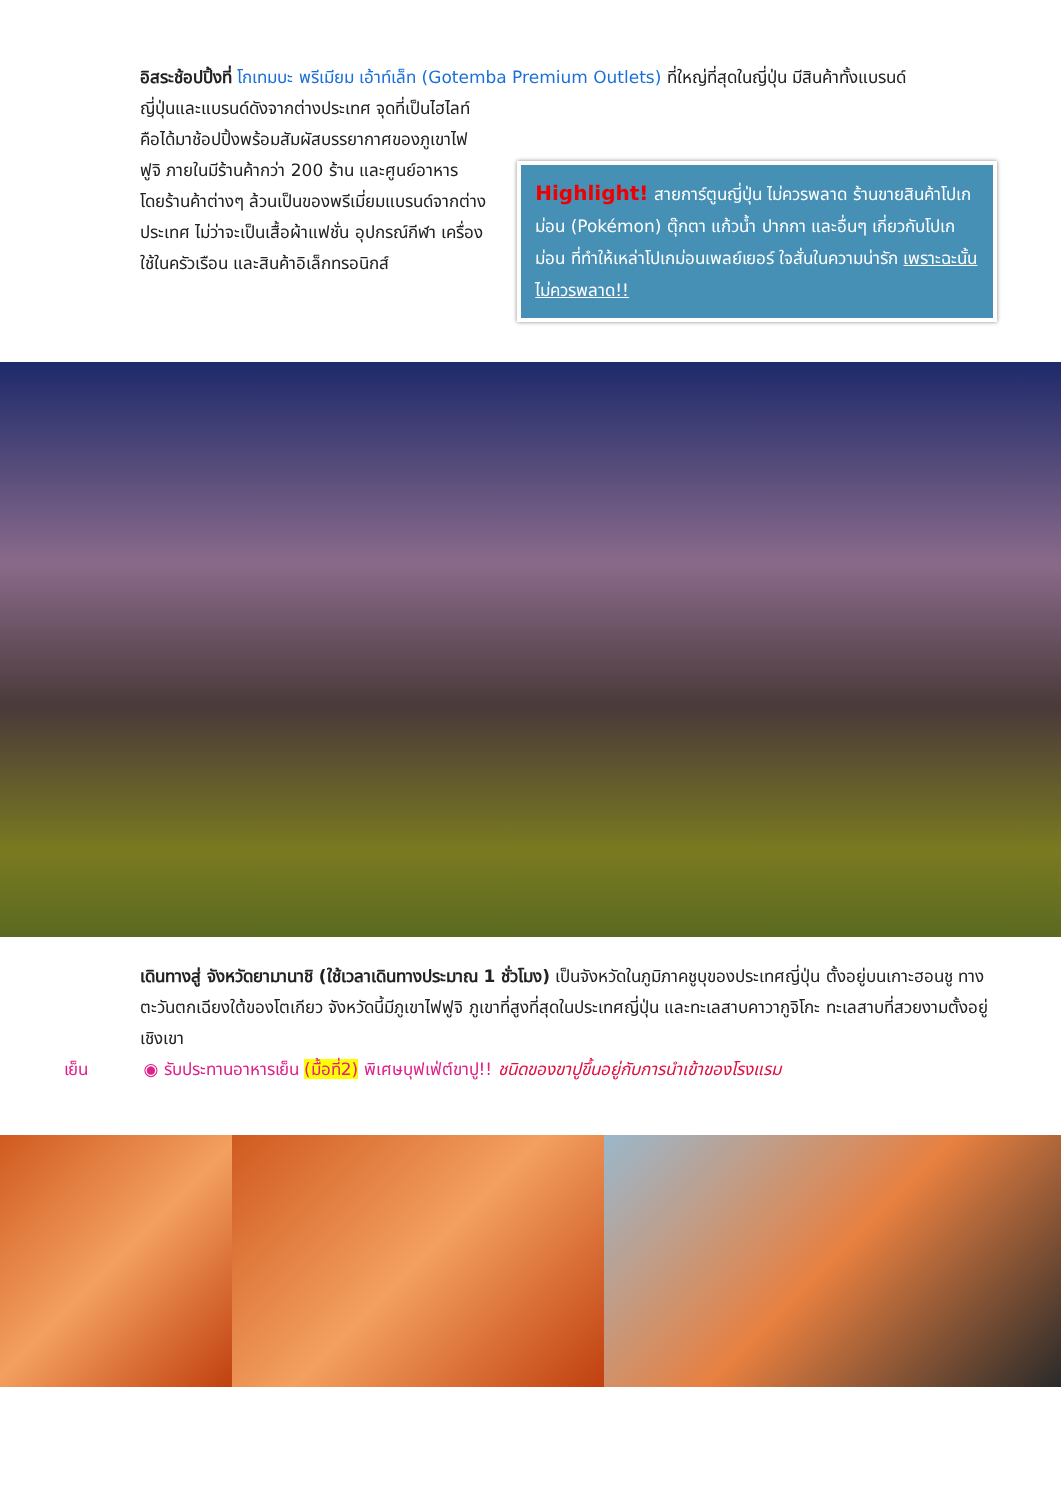อิสระช้อปปิ้งที่ โกเทมบะ พรีเมียม เอ้าท์เล็ท (Gotemba Premium Outlets) ที่ใหญ่ที่สุดในญี่ปุ่น มีสินค้าทั้งแบรนด์
ญี่ปุ่นและแบรนด์ดังจากต่างประเทศ จุดที่เป็นไฮไลท์คือได้มาช้อปปิ้งพร้อมสัมผัสบรรยากาศของภูเขาไฟฟูจิ ภายในมีร้านค้ากว่า 200 ร้าน และศูนย์อาหาร โดยร้านค้าต่างๆ ล้วนเป็นของพรีเมี่ยมแบรนด์จากต่างประเทศ ไม่ว่าจะเป็นเสื้อผ้าแฟชั่น อุปกรณ์กีฬา เครื่องใช้ในครัวเรือน และสินค้าอิเล็กทรอนิกส์
Highlight! สายการ์ตูนญี่ปุ่น ไม่ควรพลาด ร้านขายสินค้าโปเกม่อน (Pokémon) ตุ๊กตา แก้วน้ำ ปากกา และอื่นๆ เกี่ยวกับโปเกม่อน ที่ทำให้เหล่าโปเกม่อนเพลย์เยอร์ ใจสั่นในความน่ารัก เพราะฉะนั้นไม่ควรพลาด!!
เดินทางสู่ จังหวัดยามานาชิ (ใช้เวลาเดินทางประมาณ 1 ชั่วโมง) เป็นจังหวัดในภูมิภาคชูบุของประเทศญี่ปุ่น ตั้งอยู่บนเกาะฮอนชู ทางตะวันตกเฉียงใต้ของโตเกียว จังหวัดนี้มีภูเขาไฟฟูจิ ภูเขาที่สูงที่สุดในประเทศญี่ปุ่น และทะเลสาบคาวากูจิโกะ ทะเลสาบที่สวยงามตั้งอยู่เชิงเขา
เย็น ◉ รับประทานอาหารเย็น (มื้อที่2) พิเศษบุฟเฟ่ต์ขาปู!! ชนิดของขาปูขึ้นอยู่กับการนำเข้าของโรงแรม